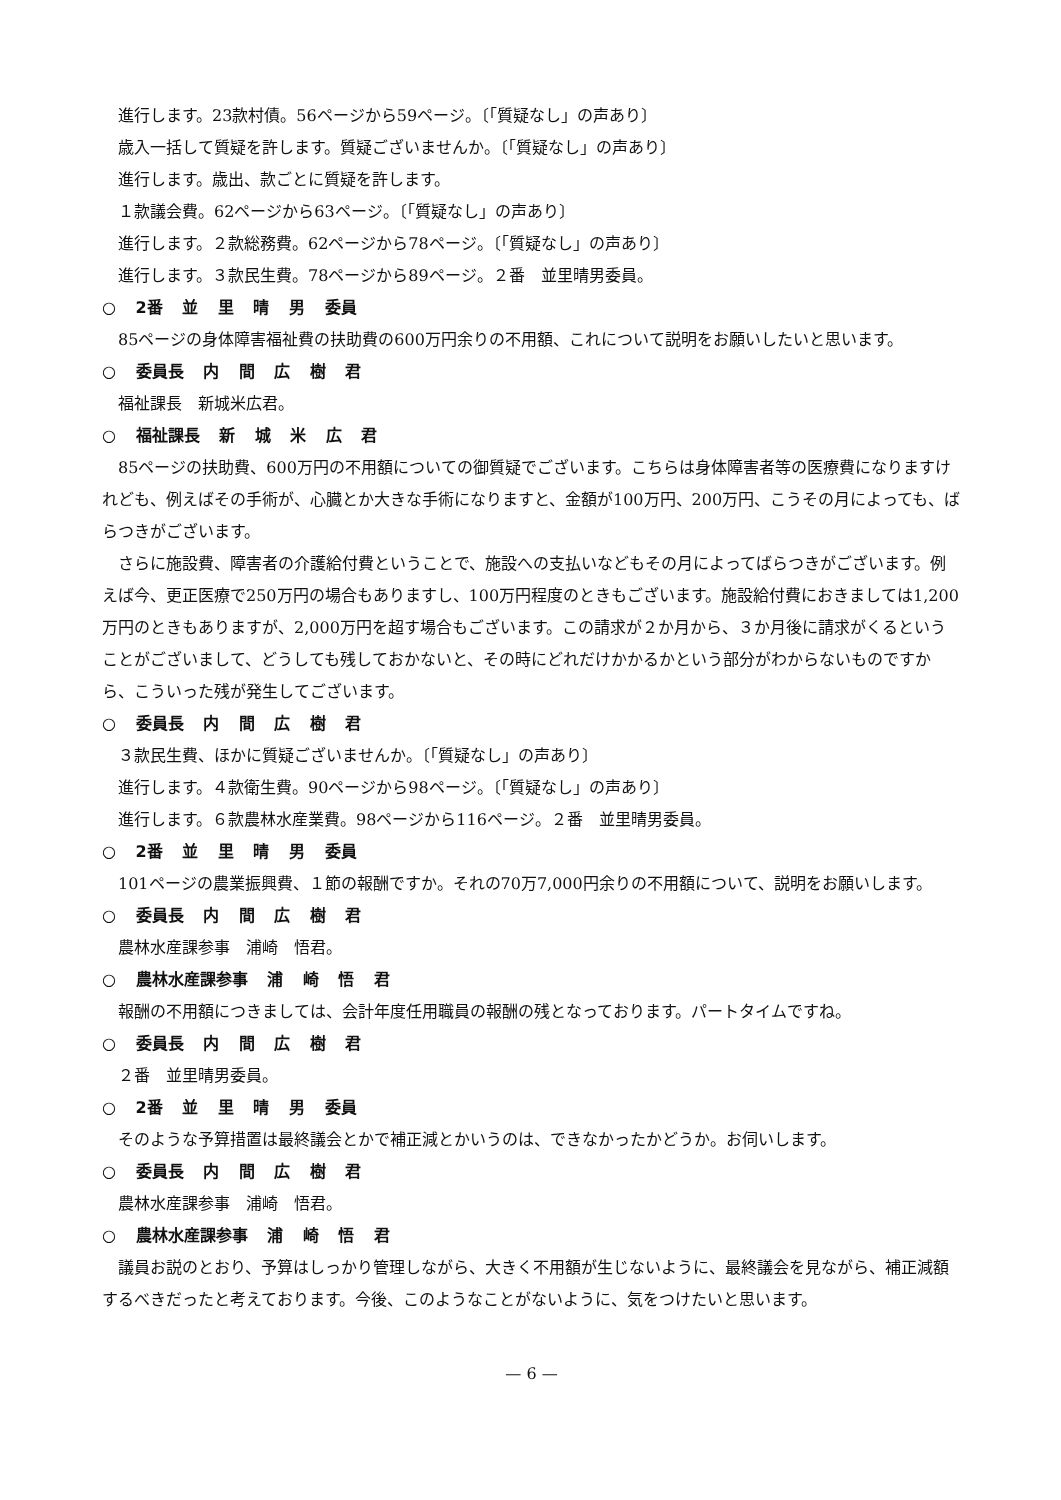進行します。23款村債。56ページから59ページ。〔「質疑なし」の声あり〕
歳入一括して質疑を許します。質疑ございませんか。〔「質疑なし」の声あり〕
進行します。歳出、款ごとに質疑を許します。
１款議会費。62ページから63ページ。〔「質疑なし」の声あり〕
進行します。２款総務費。62ページから78ページ。〔「質疑なし」の声あり〕
進行します。３款民生費。78ページから89ページ。２番　並里晴男委員。
○ 2番 並 里 晴 男 委員
85ページの身体障害福祉費の扶助費の600万円余りの不用額、これについて説明をお願いしたいと思います。
○ 委員長 内 間 広 樹 君
福祉課長　新城米広君。
○ 福祉課長 新 城 米 広 君
85ページの扶助費、600万円の不用額についての御質疑でございます。こちらは身体障害者等の医療費になりますけれども、例えばその手術が、心臓とか大きな手術になりますと、金額が100万円、200万円、こうその月によっても、ばらつきがございます。
さらに施設費、障害者の介護給付費ということで、施設への支払いなどもその月によってばらつきがございます。例えば今、更正医療で250万円の場合もありますし、100万円程度のときもございます。施設給付費におきましては1,200万円のときもありますが、2,000万円を超す場合もございます。この請求が２か月から、３か月後に請求がくるということがございまして、どうしても残しておかないと、その時にどれだけかかるかという部分がわからないものですから、こういった残が発生してございます。
○ 委員長 内 間 広 樹 君
３款民生費、ほかに質疑ございませんか。〔「質疑なし」の声あり〕
進行します。４款衛生費。90ページから98ページ。〔「質疑なし」の声あり〕
進行します。６款農林水産業費。98ページから116ページ。２番　並里晴男委員。
○ 2番 並 里 晴 男 委員
101ページの農業振興費、１節の報酬ですか。それの70万7,000円余りの不用額について、説明をお願いします。
○ 委員長 内 間 広 樹 君
農林水産課参事　浦崎　悟君。
○ 農林水産課参事 浦 崎 悟 君
報酬の不用額につきましては、会計年度任用職員の報酬の残となっております。パートタイムですね。
○ 委員長 内 間 広 樹 君
２番　並里晴男委員。
○ 2番 並 里 晴 男 委員
そのような予算措置は最終議会とかで補正減とかいうのは、できなかったかどうか。お伺いします。
○ 委員長 内 間 広 樹 君
農林水産課参事　浦崎　悟君。
○ 農林水産課参事 浦 崎 悟 君
議員お説のとおり、予算はしっかり管理しながら、大きく不用額が生じないように、最終議会を見ながら、補正減額するべきだったと考えております。今後、このようなことがないように、気をつけたいと思います。
— 6 —